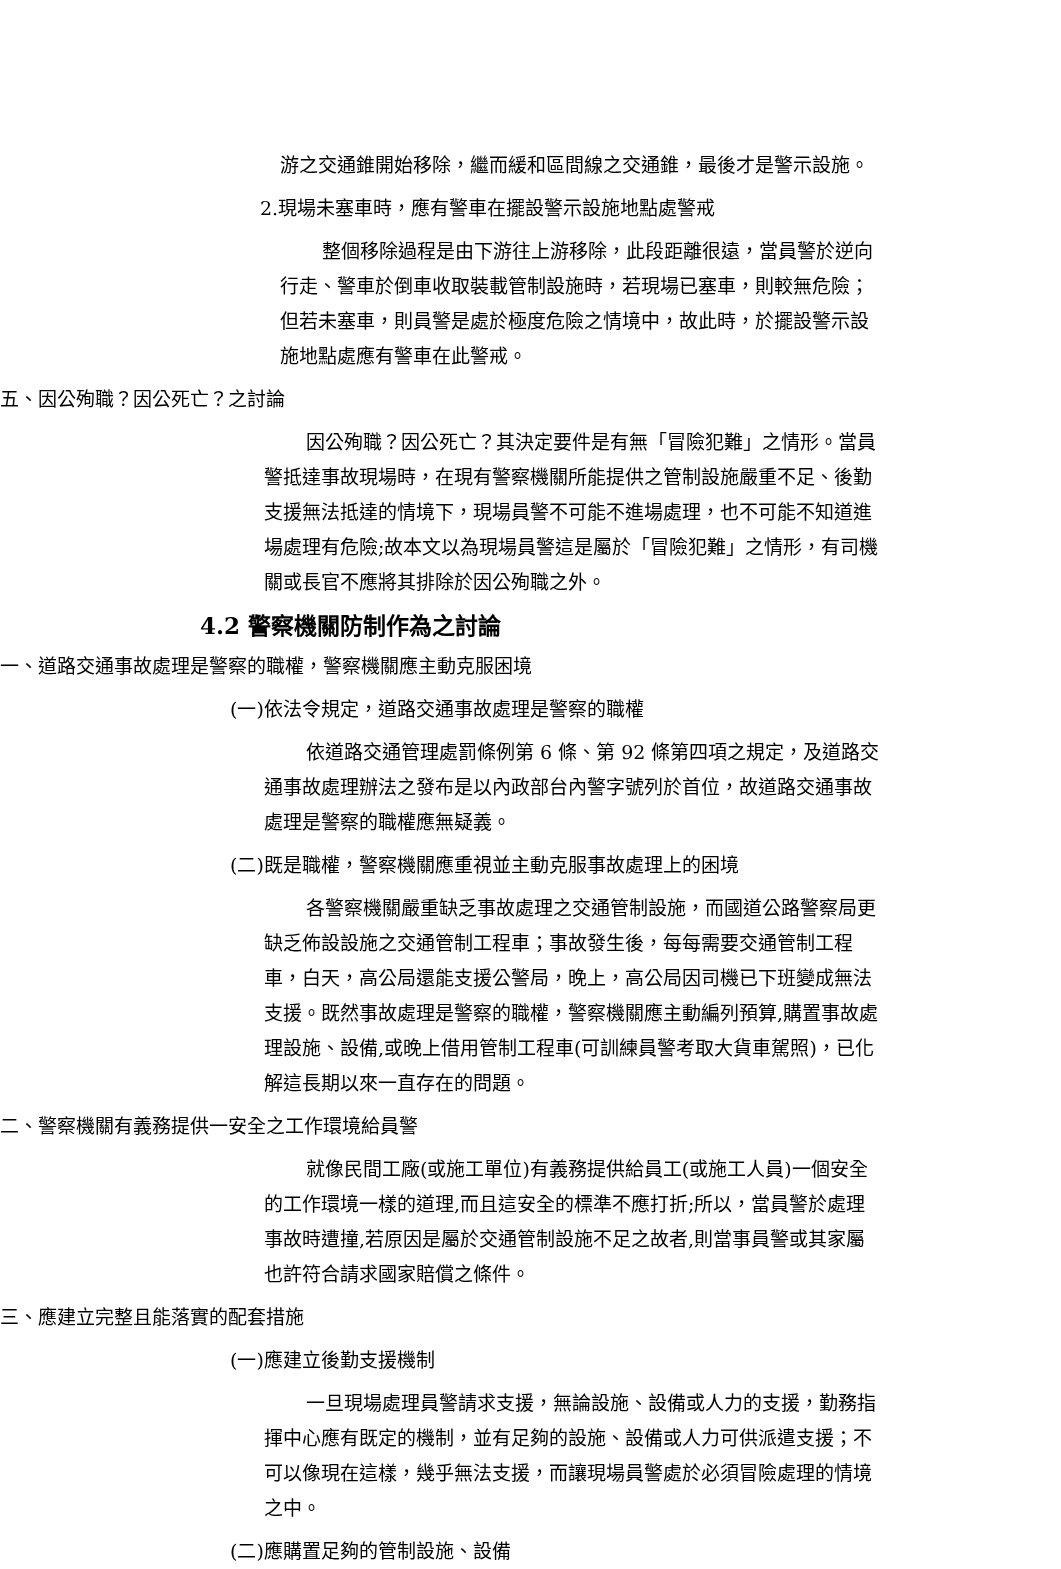游之交通錐開始移除，繼而緩和區間線之交通錐，最後才是警示設施。
2.現場未塞車時，應有警車在擺設警示設施地點處警戒
整個移除過程是由下游往上游移除，此段距離很遠，當員警於逆向行走、警車於倒車收取裝載管制設施時，若現場已塞車，則較無危險；但若未塞車，則員警是處於極度危險之情境中，故此時，於擺設警示設施地點處應有警車在此警戒。
五、因公殉職？因公死亡？之討論
因公殉職？因公死亡？其決定要件是有無「冒險犯難」之情形。當員警抵達事故現場時，在現有警察機關所能提供之管制設施嚴重不足、後勤支援無法抵達的情境下，現場員警不可能不進場處理，也不可能不知道進場處理有危險;故本文以為現場員警這是屬於「冒險犯難」之情形，有司機關或長官不應將其排除於因公殉職之外。
4.2 警察機關防制作為之討論
一、道路交通事故處理是警察的職權，警察機關應主動克服困境
(一)依法令規定，道路交通事故處理是警察的職權
依道路交通管理處罰條例第 6 條、第 92 條第四項之規定，及道路交通事故處理辦法之發布是以內政部台內警字號列於首位，故道路交通事故處理是警察的職權應無疑義。
(二)既是職權，警察機關應重視並主動克服事故處理上的困境
各警察機關嚴重缺乏事故處理之交通管制設施，而國道公路警察局更缺乏佈設設施之交通管制工程車；事故發生後，每每需要交通管制工程車，白天，高公局還能支援公警局，晚上，高公局因司機已下班變成無法支援。既然事故處理是警察的職權，警察機關應主動編列預算,購置事故處理設施、設備,或晚上借用管制工程車(可訓練員警考取大貨車駕照)，已化解這長期以來一直存在的問題。
二、警察機關有義務提供一安全之工作環境給員警
就像民間工廠(或施工單位)有義務提供給員工(或施工人員)一個安全的工作環境一樣的道理,而且這安全的標準不應打折;所以，當員警於處理事故時遭撞,若原因是屬於交通管制設施不足之故者,則當事員警或其家屬也許符合請求國家賠償之條件。
三、應建立完整且能落實的配套措施
(一)應建立後勤支援機制
一旦現場處理員警請求支援，無論設施、設備或人力的支援，勤務指揮中心應有既定的機制，並有足夠的設施、設備或人力可供派遣支援；不可以像現在這樣，幾乎無法支援，而讓現場員警處於必須冒險處理的情境之中。
(二)應購置足夠的管制設施、設備